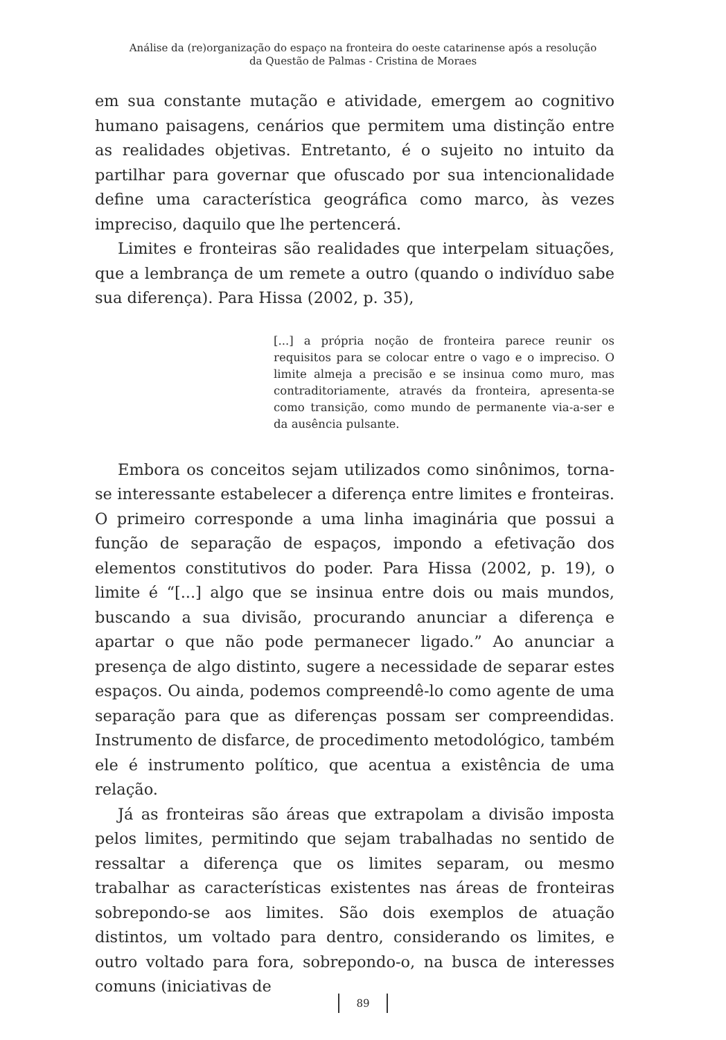Análise da (re)organização do espaço na fronteira do oeste catarinense após a resolução
da Questão de Palmas - Cristina de Moraes
em sua constante mutação e atividade, emergem ao cognitivo humano paisagens, cenários que permitem uma distinção entre as realidades objetivas. Entretanto, é o sujeito no intuito da partilhar para governar que ofuscado por sua intencionalidade define uma característica geográfica como marco, às vezes impreciso, daquilo que lhe pertencerá.
Limites e fronteiras são realidades que interpelam situações, que a lembrança de um remete a outro (quando o indivíduo sabe sua diferença). Para Hissa (2002, p. 35),
[...] a própria noção de fronteira parece reunir os requisitos para se colocar entre o vago e o impreciso. O limite almeja a precisão e se insinua como muro, mas contraditoriamente, através da fronteira, apresenta-se como transição, como mundo de permanente via-a-ser e da ausência pulsante.
Embora os conceitos sejam utilizados como sinônimos, torna-se interessante estabelecer a diferença entre limites e fronteiras. O primeiro corresponde a uma linha imaginária que possui a função de separação de espaços, impondo a efetivação dos elementos constitutivos do poder. Para Hissa (2002, p. 19), o limite é “[...] algo que se insinua entre dois ou mais mundos, buscando a sua divisão, procurando anunciar a diferença e apartar o que não pode permanecer ligado.” Ao anunciar a presença de algo distinto, sugere a necessidade de separar estes espaços. Ou ainda, podemos compreendê-lo como agente de uma separação para que as diferenças possam ser compreendidas. Instrumento de disfarce, de procedimento metodológico, também ele é instrumento político, que acentua a existência de uma relação.
Já as fronteiras são áreas que extrapolam a divisão imposta pelos limites, permitindo que sejam trabalhadas no sentido de ressaltar a diferença que os limites separam, ou mesmo trabalhar as características existentes nas áreas de fronteiras sobrepondo-se aos limites. São dois exemplos de atuação distintos, um voltado para dentro, considerando os limites, e outro voltado para fora, sobrepondo-o, na busca de interesses comuns (iniciativas de
89